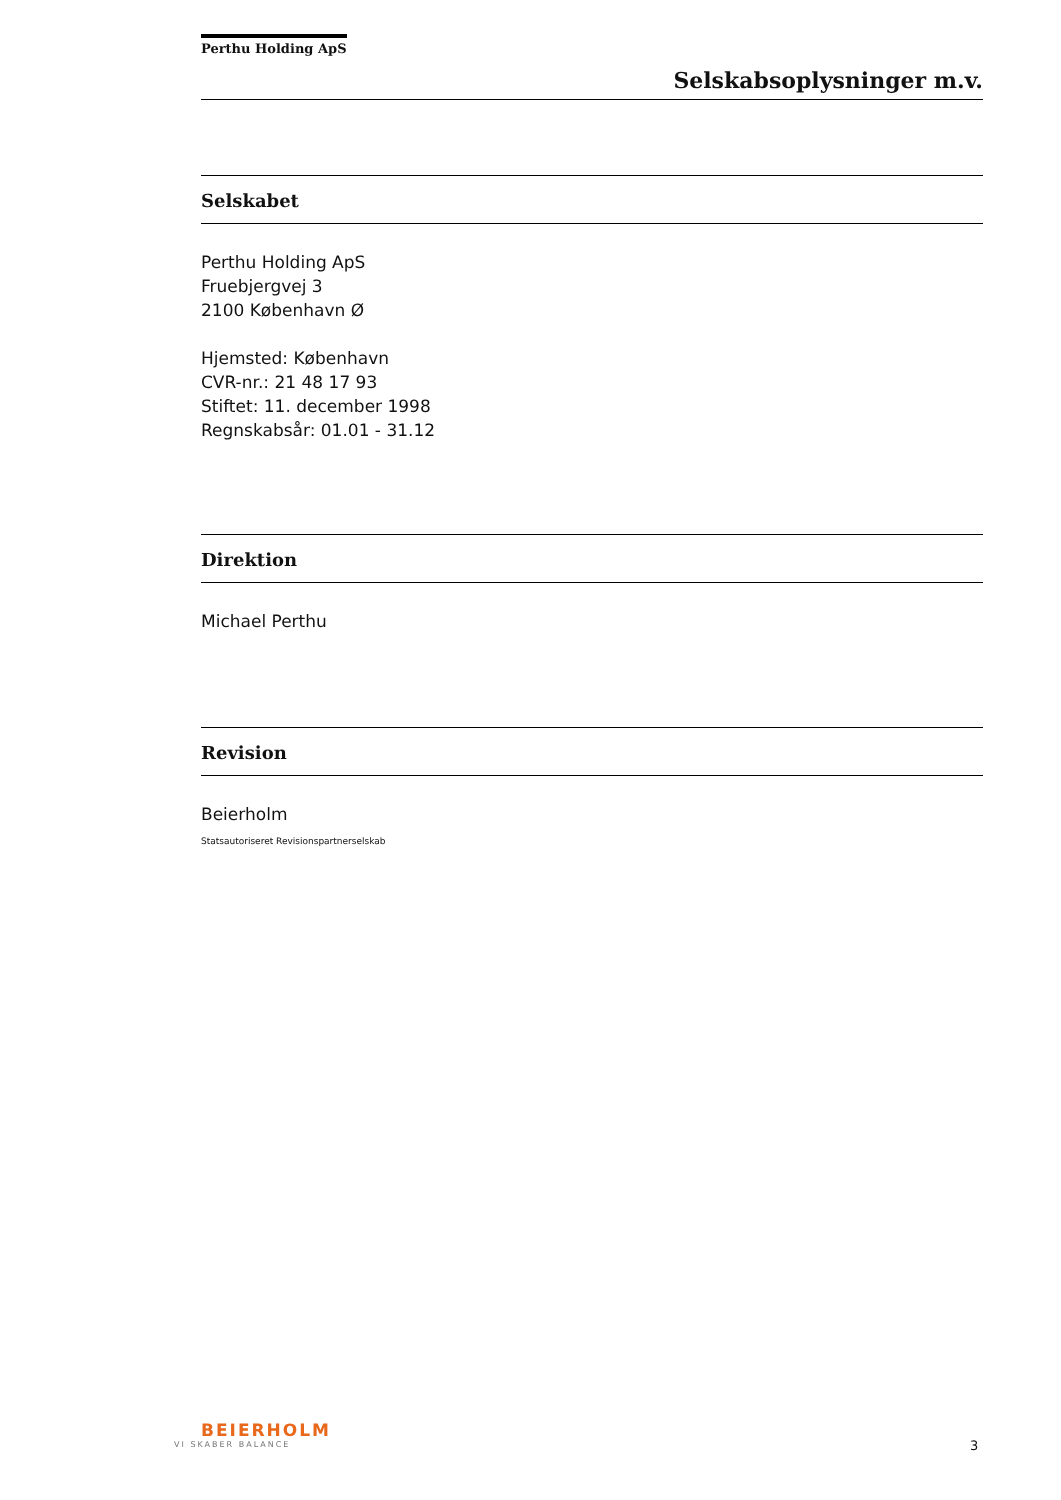Perthu Holding ApS
Selskabsoplysninger m.v.
Selskabet
Perthu Holding ApS
Fruebjergvej 3
2100 København Ø
Hjemsted: København
CVR-nr.: 21 48 17 93
Stiftet: 11. december 1998
Regnskabsår: 01.01 - 31.12
Direktion
Michael Perthu
Revision
Beierholm
Statsautoriseret Revisionspartnerselskab
BEIERHOLM
VI SKABER BALANCE
3